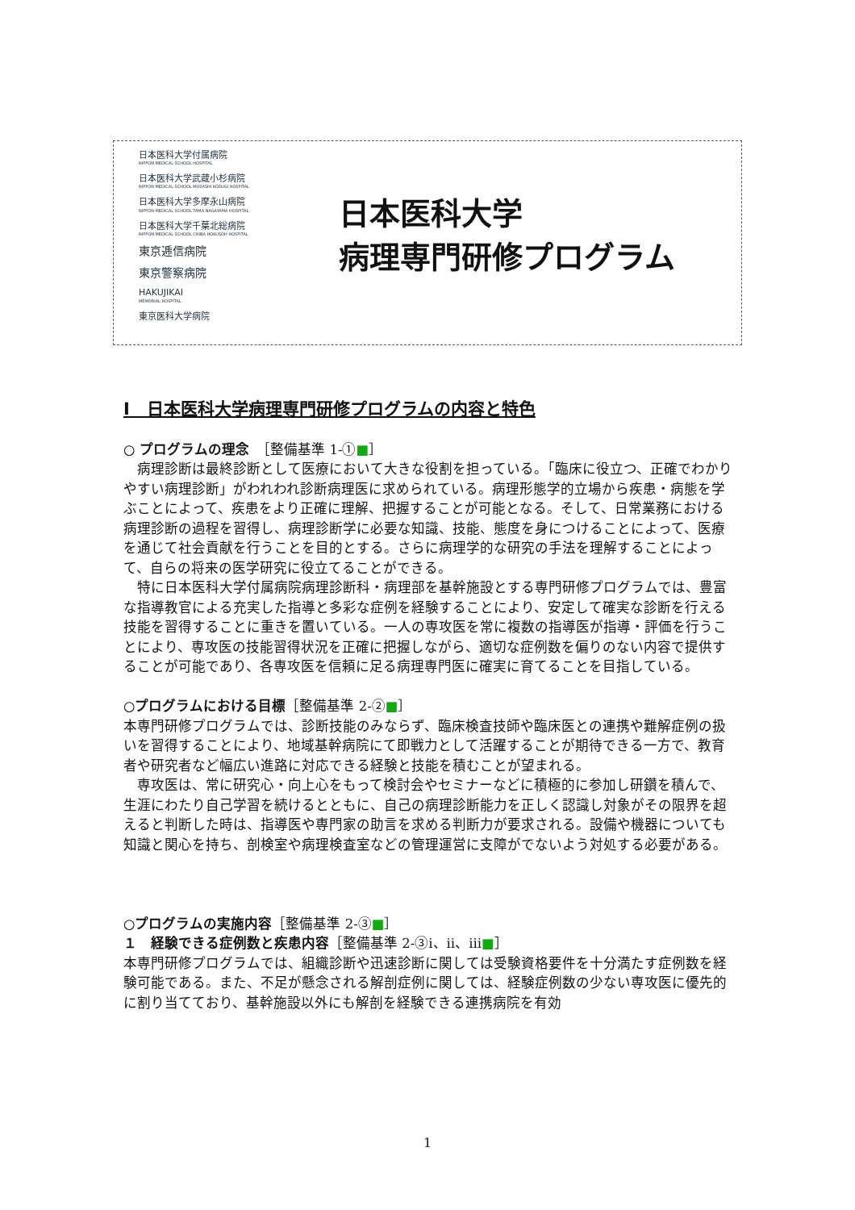日本医科大学付属病院
NIPPON MEDICAL SCHOOL HOSPITAL
日本医科大学武蔵小杉病院
NIPPON MEDICAL SCHOOL MUSASHI KOSUGI HOSPITAL
日本医科大学多摩永山病院
NIPPON MEDICAL SCHOOL TAMA NAGAYAMA HOSPITAL
日本医科大学千葉北総病院
NIPPON MEDICAL SCHOOL CHIBA HOKUSOH HOSPITAL
東京逓信病院
東京警察病院
HAKUJIKAI
MEMORIAL HOSPITAL
東京医科大学病院
日本医科大学
病理専門研修プログラム
Ⅰ　日本医科大学病理専門研修プログラムの内容と特色
○ プログラムの理念　［整備基準 1-①■］
　病理診断は最終診断として医療において大きな役割を担っている。「臨床に役立つ、正確でわかりやすい病理診断」がわれわれ診断病理医に求められている。病理形態学的立場から疾患・病態を学ぶことによって、疾患をより正確に理解、把握することが可能となる。そして、日常業務における病理診断の過程を習得し、病理診断学に必要な知識、技能、態度を身につけることによって、医療を通じて社会貢献を行うことを目的とする。さらに病理学的な研究の手法を理解することによって、自らの将来の医学研究に役立てることができる。
　特に日本医科大学付属病院病理診断科・病理部を基幹施設とする専門研修プログラムでは、豊富な指導教官による充実した指導と多彩な症例を経験することにより、安定して確実な診断を行える技能を習得することに重きを置いている。一人の専攻医を常に複数の指導医が指導・評価を行うことにより、専攻医の技能習得状況を正確に把握しながら、適切な症例数を偏りのない内容で提供することが可能であり、各専攻医を信頼に足る病理専門医に確実に育てることを目指している。
○プログラムにおける目標［整備基準 2-②■］
本専門研修プログラムでは、診断技能のみならず、臨床検査技師や臨床医との連携や難解症例の扱いを習得することにより、地域基幹病院にて即戦力として活躍することが期待できる一方で、教育者や研究者など幅広い進路に対応できる経験と技能を積むことが望まれる。
　専攻医は、常に研究心・向上心をもって検討会やセミナーなどに積極的に参加し研鑽を積んで、生涯にわたり自己学習を続けるとともに、自己の病理診断能力を正しく認識し対象がその限界を超えると判断した時は、指導医や専門家の助言を求める判断力が要求される。設備や機器についても知識と関心を持ち、剖検室や病理検査室などの管理運営に支障がでないよう対処する必要がある。
○プログラムの実施内容［整備基準 2-③■］
１　経験できる症例数と疾患内容［整備基準 2-③ⅰ、ⅱ、ⅲ■］
本専門研修プログラムでは、組織診断や迅速診断に関しては受験資格要件を十分満たす症例数を経験可能である。また、不足が懸念される解剖症例に関しては、経験症例数の少ない専攻医に優先的に割り当てており、基幹施設以外にも解剖を経験できる連携病院を有効
1